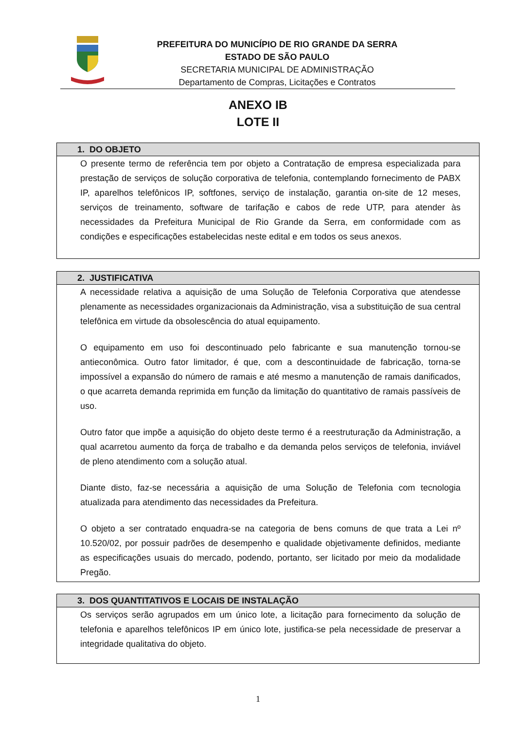PREFEITURA DO MUNICÍPIO DE RIO GRANDE DA SERRA
ESTADO DE SÃO PAULO
SECRETARIA MUNICIPAL DE ADMINISTRAÇÃO
Departamento de Compras, Licitações e Contratos
ANEXO IB
LOTE II
1. DO OBJETO
O presente termo de referência tem por objeto a Contratação de empresa especializada para prestação de serviços de solução corporativa de telefonia, contemplando fornecimento de PABX IP, aparelhos telefônicos IP, softfones, serviço de instalação, garantia on-site de 12 meses, serviços de treinamento, software de tarifação e cabos de rede UTP, para atender às necessidades da Prefeitura Municipal de Rio Grande da Serra, em conformidade com as condições e especificações estabelecidas neste edital e em todos os seus anexos.
2. JUSTIFICATIVA
A necessidade relativa a aquisição de uma Solução de Telefonia Corporativa que atendesse plenamente as necessidades organizacionais da Administração, visa a substituição de sua central telefônica em virtude da obsolescência do atual equipamento.
O equipamento em uso foi descontinuado pelo fabricante e sua manutenção tornou-se antieconômica. Outro fator limitador, é que, com a descontinuidade de fabricação, torna-se impossível a expansão do número de ramais e até mesmo a manutenção de ramais danificados, o que acarreta demanda reprimida em função da limitação do quantitativo de ramais passíveis de uso.
Outro fator que impõe a aquisição do objeto deste termo é a reestruturação da Administração, a qual acarretou aumento da força de trabalho e da demanda pelos serviços de telefonia, inviável de pleno atendimento com a solução atual.
Diante disto, faz-se necessária a aquisição de uma Solução de Telefonia com tecnologia atualizada para atendimento das necessidades da Prefeitura.
O objeto a ser contratado enquadra-se na categoria de bens comuns de que trata a Lei nº 10.520/02, por possuir padrões de desempenho e qualidade objetivamente definidos, mediante as especificações usuais do mercado, podendo, portanto, ser licitado por meio da modalidade Pregão.
3. DOS QUANTITATIVOS E LOCAIS DE INSTALAÇÃO
Os serviços serão agrupados em um único lote, a licitação para fornecimento da solução de telefonia e aparelhos telefônicos IP em único lote, justifica-se pela necessidade de preservar a integridade qualitativa do objeto.
1